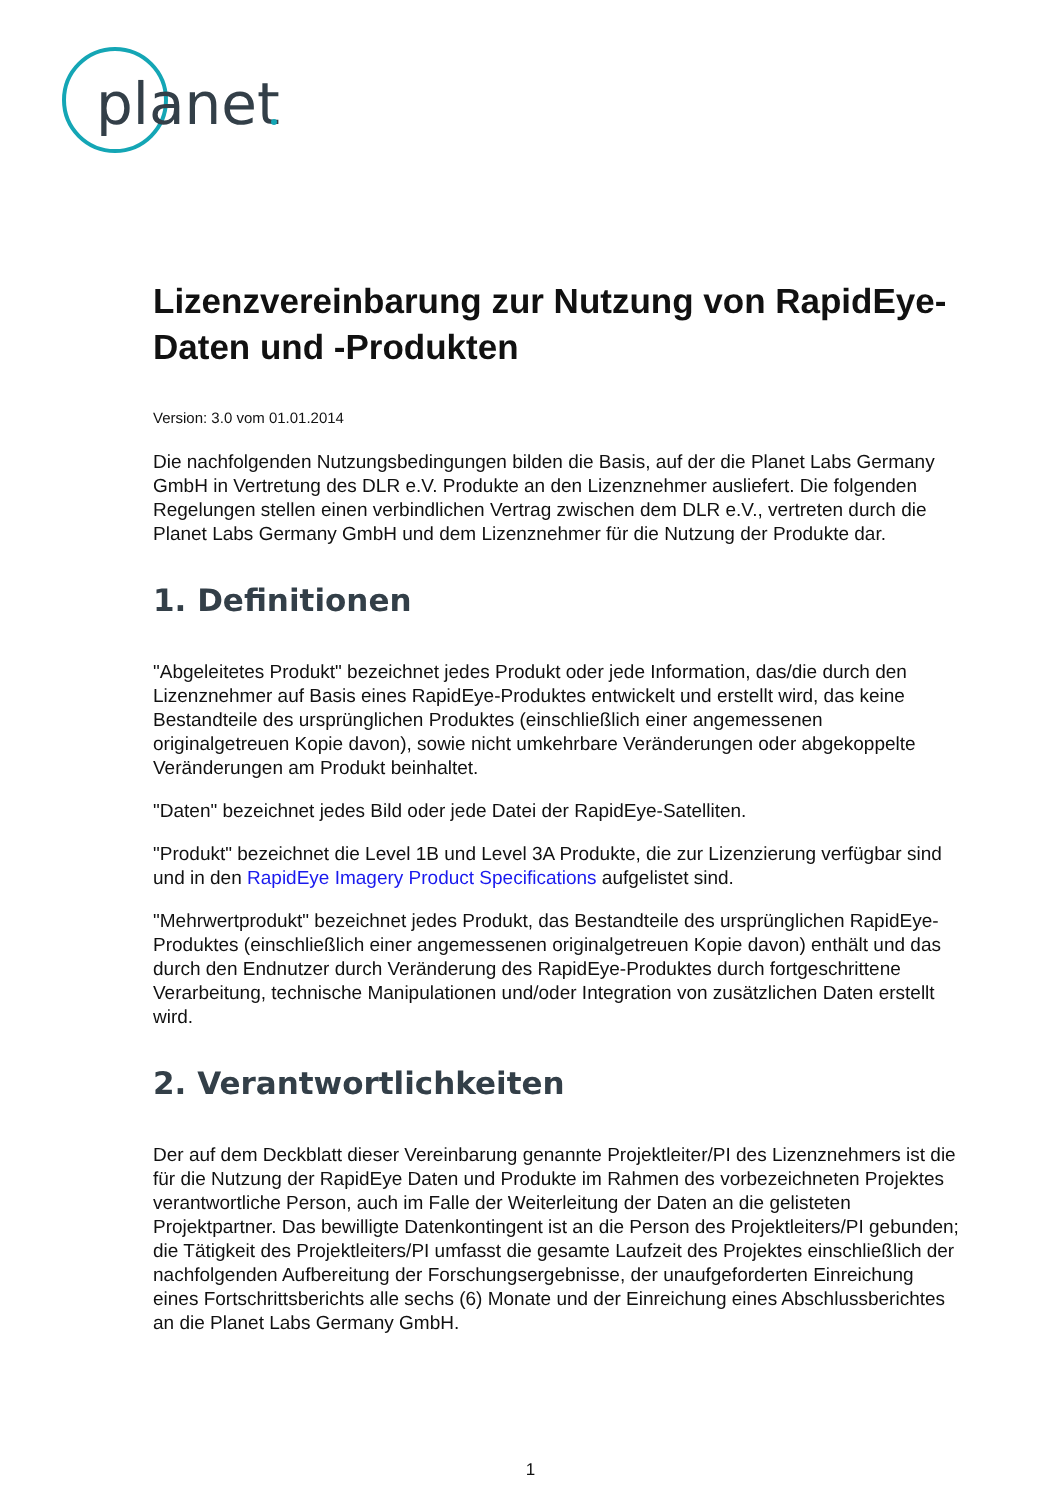planet
Lizenzvereinbarung zur Nutzung von RapidEye-Daten und -Produkten
Version: 3.0 vom 01.01.2014
Die nachfolgenden Nutzungsbedingungen bilden die Basis, auf der die Planet Labs Germany GmbH in Vertretung des DLR e.V. Produkte an den Lizenznehmer ausliefert. Die folgenden Regelungen stellen einen verbindlichen Vertrag zwischen dem DLR e.V., vertreten durch die Planet Labs Germany GmbH und dem Lizenznehmer für die Nutzung der Produkte dar.
1. Definitionen
"Abgeleitetes Produkt" bezeichnet jedes Produkt oder jede Information, das/die durch den Lizenznehmer auf Basis eines RapidEye-Produktes entwickelt und erstellt wird, das keine Bestandteile des ursprünglichen Produktes (einschließlich einer angemessenen originalgetreuen Kopie davon), sowie nicht umkehrbare Veränderungen oder abgekoppelte Veränderungen am Produkt beinhaltet.
"Daten" bezeichnet jedes Bild oder jede Datei der RapidEye-Satelliten.
"Produkt" bezeichnet die Level 1B und Level 3A Produkte, die zur Lizenzierung verfügbar sind und in den RapidEye Imagery Product Specifications aufgelistet sind.
"Mehrwertprodukt" bezeichnet jedes Produkt, das Bestandteile des ursprünglichen RapidEye-Produktes (einschließlich einer angemessenen originalgetreuen Kopie davon) enthält und das durch den Endnutzer durch Veränderung des RapidEye-Produktes durch fortgeschrittene Verarbeitung, technische Manipulationen und/oder Integration von zusätzlichen Daten erstellt wird.
2. Verantwortlichkeiten
Der auf dem Deckblatt dieser Vereinbarung genannte Projektleiter/PI des Lizenznehmers ist die für die Nutzung der RapidEye Daten und Produkte im Rahmen des vorbezeichneten Projektes verantwortliche Person, auch im Falle der Weiterleitung der Daten an die gelisteten Projektpartner. Das bewilligte Datenkontingent ist an die Person des Projektleiters/PI gebunden; die Tätigkeit des Projektleiters/PI umfasst die gesamte Laufzeit des Projektes einschließlich der nachfolgenden Aufbereitung der Forschungsergebnisse, der unaufgeforderten Einreichung eines Fortschrittsberichts alle sechs (6) Monate und der Einreichung eines Abschlussberichtes an die Planet Labs Germany GmbH.
1